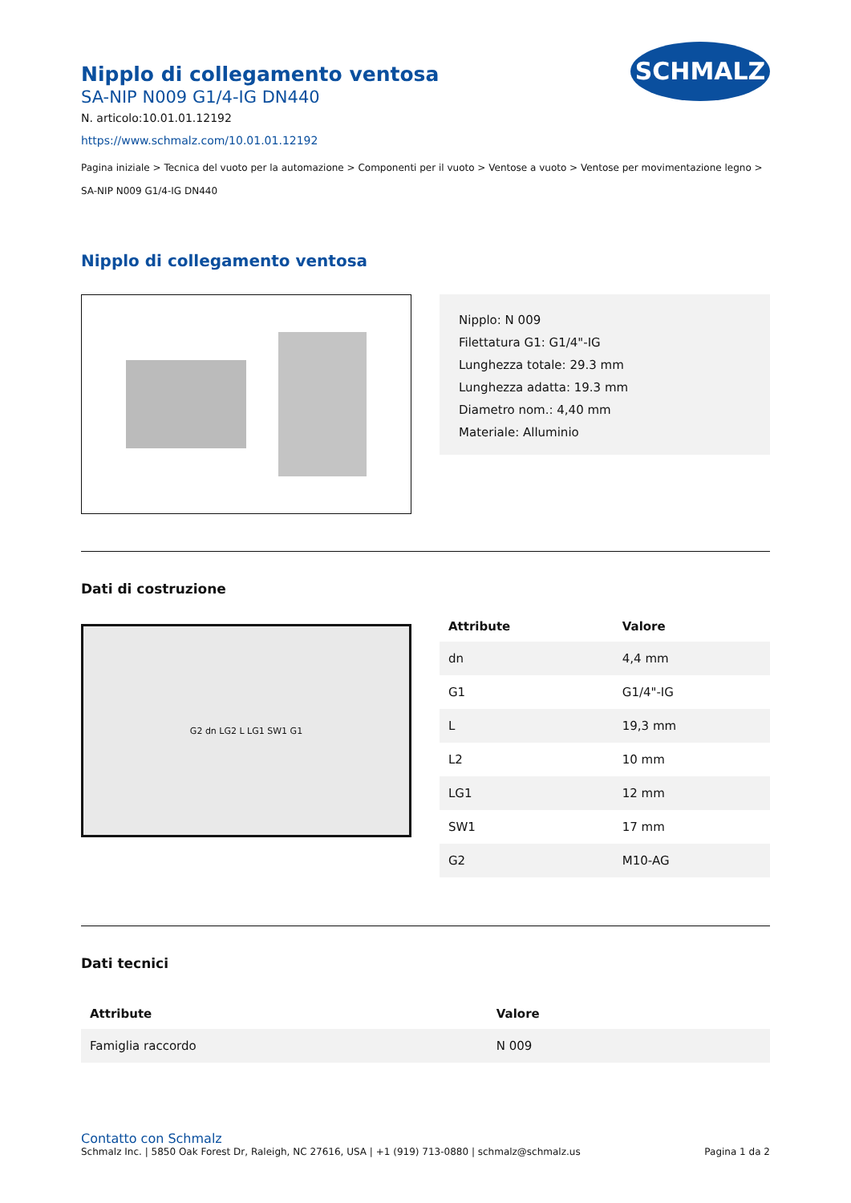SCHMALZ
Nipplo di collegamento ventosa
SA-NIP N009 G1/4-IG DN440
N. articolo:10.01.01.12192
https://www.schmalz.com/10.01.01.12192
Pagina iniziale > Tecnica del vuoto per la automazione > Componenti per il vuoto > Ventose a vuoto > Ventose per movimentazione legno >
SA-NIP N009 G1/4-IG DN440
Nipplo di collegamento ventosa
Nipplo: N 009
Filettatura G1: G1/4"-IG
Lunghezza totale: 29.3 mm
Lunghezza adatta: 19.3 mm
Diametro nom.: 4,40 mm
Materiale: Alluminio
Dati di costruzione
G2 dn LG2 L LG1 SW1 G1
| Attribute | Valore |
| --- | --- |
| dn | 4,4 mm |
| G1 | G1/4"-IG |
| L | 19,3 mm |
| L2 | 10 mm |
| LG1 | 12 mm |
| SW1 | 17 mm |
| G2 | M10-AG |
Dati tecnici
| Attribute | Valore |
| --- | --- |
| Famiglia raccordo | N 009 |
Contatto con Schmalz
Schmalz Inc. | 5850 Oak Forest Dr, Raleigh, NC 27616, USA | +1 (919) 713-0880 | schmalz@schmalz.us Pagina 1 da 2